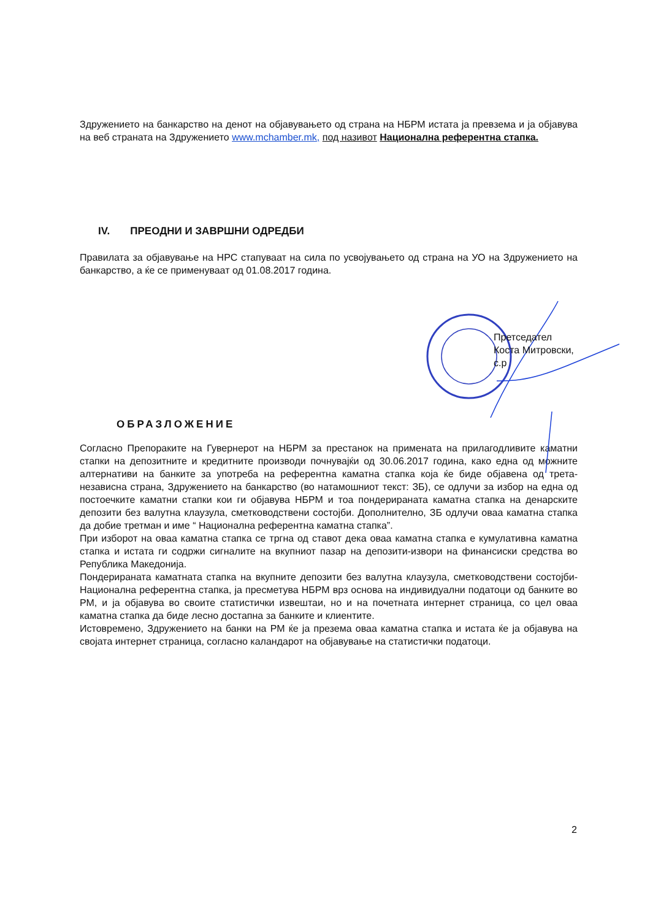Здружението на банкарство на денот на објавувањето од страна на НБРМ истата ја превзема и ја објавува на веб страната на Здружението www.mchamber.mk, под називот Национална референтна стапка.
IV. ПРЕОДНИ И ЗАВРШНИ ОДРЕДБИ
Правилата за објавување на НРС стапуваат на сила по усвојувањето од страна на УО на Здружението на банкарство, а ќе се применуваат од 01.08.2017 година.
Претседател
Коста Митровски, с.р
ОБРАЗЛОЖЕНИЕ
Согласно Препораките на Гувернерот на НБРМ за престанок на примената на прилагодливите каматни стапки на депозитните и кредитните производи почнувајќи од 30.06.2017 година, како една од можните алтернативи на банките за употреба на референтна каматна стапка која ќе биде објавена од трета-независна страна, Здружението на банкарство (во натамошниот текст: ЗБ), се одлучи за избор на една од постоечките каматни стапки кои ги објавува НБРМ и тоа пондерираната каматна стапка на денарските депозити без валутна клаузула, сметководствени состојби. Дополнително, ЗБ одлучи оваа каматна стапка да добие третман и име “ Национална референтна каматна стапка”.
При изборот на оваа каматна стапка се тргна од ставот дека оваа каматна стапка е кумулативна каматна стапка и истата ги содржи сигналите на вкупниот пазар на депозити-извори на финансиски средства во Република Македонија.
Пондерираната каматната стапка на вкупните депозити без валутна клаузула, сметководствени состојби-Национална референтна стапка, ја пресметува НБРМ врз основа на индивидуални податоци од банките во РМ, и ја објавува во своите статистички извештаи, но и на почетната интернет страница, со цел оваа каматна стапка да биде лесно достапна за банките и клиентите.
Истовремено, Здружението на банки на РМ ќе ја презема оваа каматна стапка и истата ќе ја објавува на својата интернет страница, согласно каландарот на објавување на статистички податоци.
2